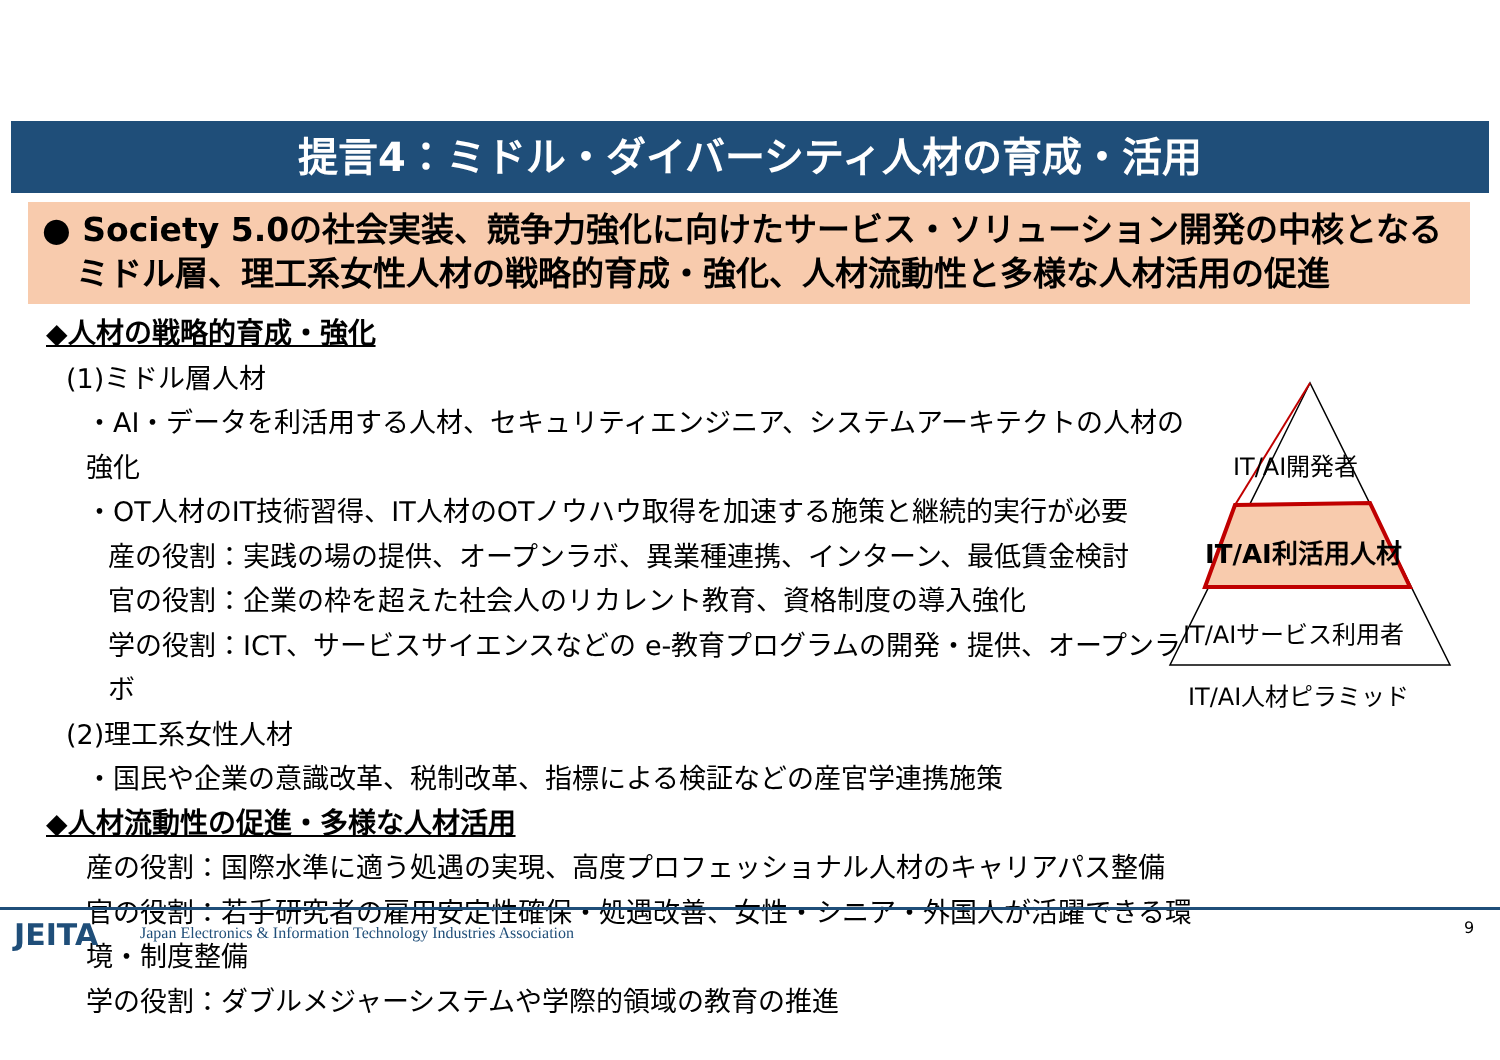提言4：ミドル・ダイバーシティ人材の育成・活用
● Society 5.0の社会実装、競争力強化に向けたサービス・ソリューション開発の中核となる
ミドル層、理工系女性人材の戦略的育成・強化、人材流動性と多様な人材活用の促進
◆人材の戦略的育成・強化
(1)ミドル層人材
・AI・データを利活用する人材、セキュリティエンジニア、システムアーキテクトの人材の強化
・OT人材のIT技術習得、IT人材のOTノウハウ取得を加速する施策と継続的実行が必要
産の役割：実践の場の提供、オープンラボ、異業種連携、インターン、最低賃金検討
官の役割：企業の枠を超えた社会人のリカレント教育、資格制度の導入強化
学の役割：ICT、サービスサイエンスなどの e-教育プログラムの開発・提供、オープンラボ
(2)理工系女性人材
・国民や企業の意識改革、税制改革、指標による検証などの産官学連携施策
◆人材流動性の促進・多様な人材活用
産の役割：国際水準に適う処遇の実現、高度プロフェッショナル人材のキャリアパス整備
官の役割：若手研究者の雇用安定性確保・処遇改善、女性・シニア・外国人が活躍できる環境・制度整備
学の役割：ダブルメジャーシステムや学際的領域の教育の推進
IT/AI開発者
IT/AI利活用人材
IT/AIサービス利用者
IT/AI人材ピラミッド
JEITA
Japan Electronics & Information Technology Industries Association
9